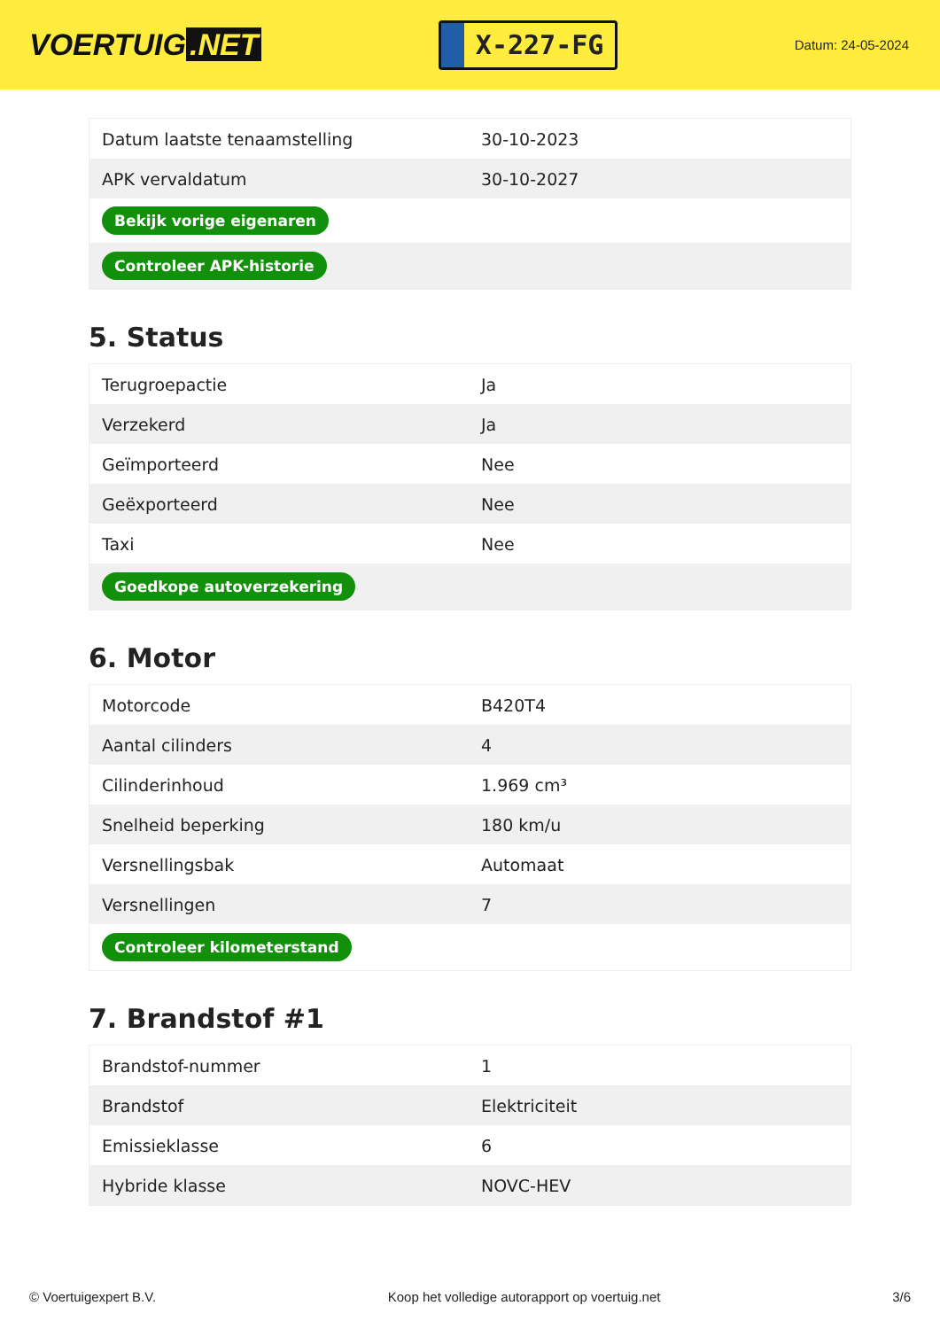VOERTUIG.NET
X-227-FG
Datum: 24-05-2024
| Datum laatste tenaamstelling | 30-10-2023 |
| APK vervaldatum | 30-10-2027 |
| Bekijk vorige eigenaren | |
| Controleer APK-historie | |
5. Status
| Terugroepactie | Ja |
| Verzekerd | Ja |
| Geïmporteerd | Nee |
| Geëxporteerd | Nee |
| Taxi | Nee |
| Goedkope autoverzekering | |
6. Motor
| Motorcode | B420T4 |
| Aantal cilinders | 4 |
| Cilinderinhoud | 1.969 cm³ |
| Snelheid beperking | 180 km/u |
| Versnellingsbak | Automaat |
| Versnellingen | 7 |
| Controleer kilometerstand | |
7. Brandstof #1
| Brandstof-nummer | 1 |
| Brandstof | Elektriciteit |
| Emissieklasse | 6 |
| Hybride klasse | NOVC-HEV |
© Voertuigexpert B.V. Koop het volledige autorapport op voertuig.net 3/6